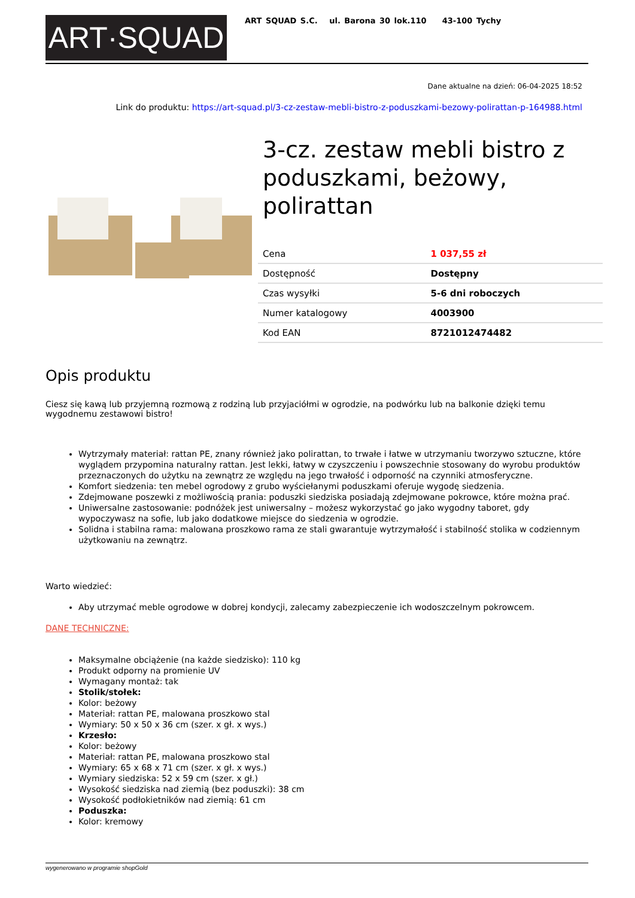ART·SQUAD
ART SQUAD S.C. ul. Barona 30 lok.110 43-100 Tychy
Dane aktualne na dzień: 06-04-2025 18:52
Link do produktu: https://art-squad.pl/3-cz-zestaw-mebli-bistro-z-poduszkami-bezowy-polirattan-p-164988.html
3-cz. zestaw mebli bistro z poduszkami, beżowy, polirattan
| Cena | 1 037,55 zł |
| Dostępność | Dostępny |
| Czas wysyłki | 5-6 dni roboczych |
| Numer katalogowy | 4003900 |
| Kod EAN | 8721012474482 |
Opis produktu
Ciesz się kawą lub przyjemną rozmową z rodziną lub przyjaciółmi w ogrodzie, na podwórku lub na balkonie dzięki temu wygodnemu zestawowi bistro!
Wytrzymały materiał: rattan PE, znany również jako polirattan, to trwałe i łatwe w utrzymaniu tworzywo sztuczne, które wyglądem przypomina naturalny rattan. Jest lekki, łatwy w czyszczeniu i powszechnie stosowany do wyrobu produktów przeznaczonych do użytku na zewnątrz ze względu na jego trwałość i odporność na czynniki atmosferyczne.
Komfort siedzenia: ten mebel ogrodowy z grubo wyściełanymi poduszkami oferuje wygodę siedzenia.
Zdejmowane poszewki z możliwością prania: poduszki siedziska posiadają zdejmowane pokrowce, które można prać.
Uniwersalne zastosowanie: podnóżek jest uniwersalny – możesz wykorzystać go jako wygodny taboret, gdy wypoczywasz na sofie, lub jako dodatkowe miejsce do siedzenia w ogrodzie.
Solidna i stabilna rama: malowana proszkowo rama ze stali gwarantuje wytrzymałość i stabilność stolika w codziennym użytkowaniu na zewnątrz.
Warto wiedzieć:
Aby utrzymać meble ogrodowe w dobrej kondycji, zalecamy zabezpieczenie ich wodoszczelnym pokrowcem.
DANE TECHNICZNE:
Maksymalne obciążenie (na każde siedzisko): 110 kg
Produkt odporny na promienie UV
Wymagany montaż: tak
Stolik/stołek:
Kolor: beżowy
Materiał: rattan PE, malowana proszkowo stal
Wymiary: 50 x 50 x 36 cm (szer. x gł. x wys.)
Krzesło:
Kolor: beżowy
Materiał: rattan PE, malowana proszkowo stal
Wymiary: 65 x 68 x 71 cm (szer. x gł. x wys.)
Wymiary siedziska: 52 x 59 cm (szer. x gł.)
Wysokość siedziska nad ziemią (bez poduszki): 38 cm
Wysokość podłokietników nad ziemią: 61 cm
Poduszka:
Kolor: kremowy
wygenerowano w programie shopGold